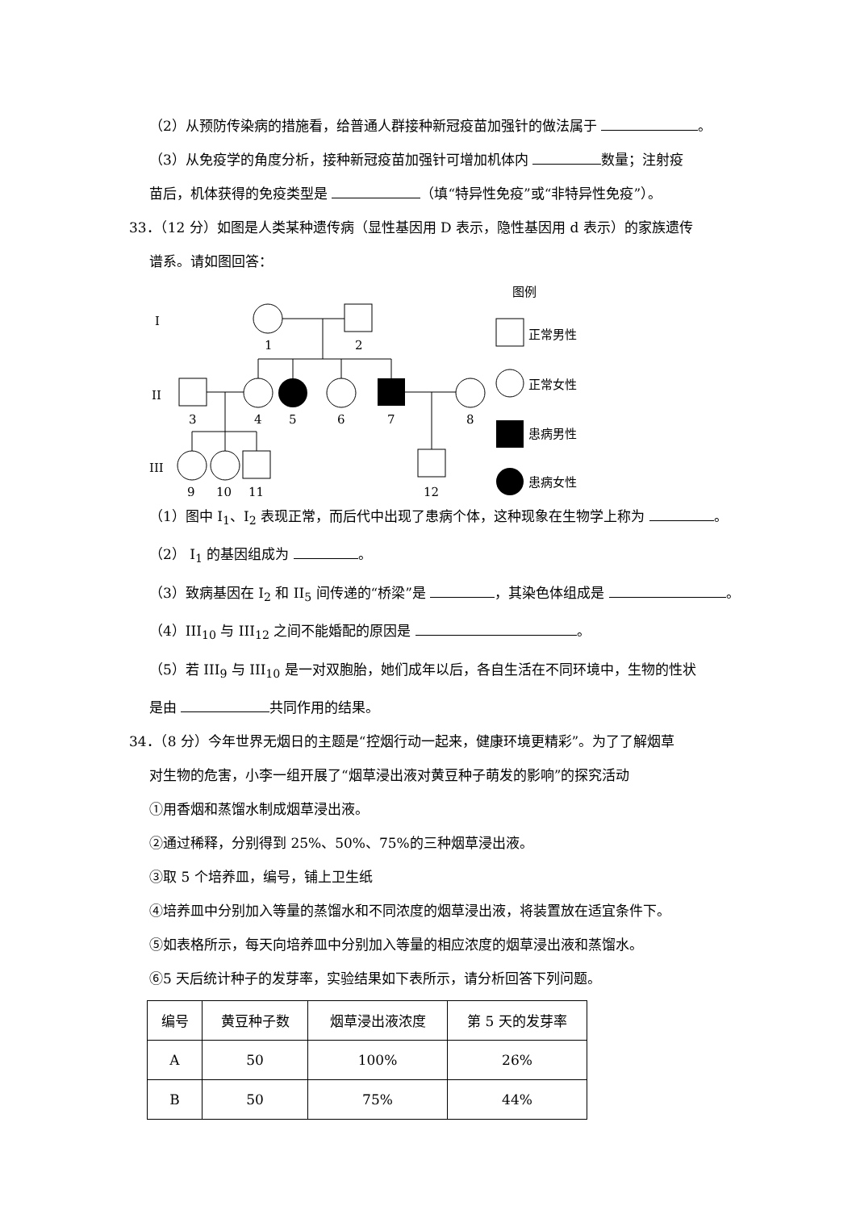（2）从预防传染病的措施看，给普通人群接种新冠疫苗加强针的做法属于 。
（3）从免疫学的角度分析，接种新冠疫苗加强针可增加机体内 数量；注射疫
苗后，机体获得的免疫类型是 （填“特异性免疫”或“非特异性免疫”）。
33．（12 分）如图是人类某种遗传病（显性基因用 D 表示，隐性基因用 d 表示）的家族遗传
谱系。请如图回答：
I
II
III
1
2
3
4
5
6
7
8
9
10
11
12
图例
正常男性
正常女性
患病男性
患病女性
（1）图中 I<sub>1</sub>、I<sub>2</sub> 表现正常，而后代中出现了患病个体，这种现象在生物学上称为 。
（2） I<sub>1</sub> 的基因组成为 。
（3）致病基因在 I<sub>2</sub> 和 II<sub>5</sub> 间传递的“桥梁”是 ，其染色体组成是 。
（4）III<sub>10</sub> 与 III<sub>12</sub> 之间不能婚配的原因是 。
（5）若 III<sub>9</sub> 与 III<sub>10</sub> 是一对双胞胎，她们成年以后，各自生活在不同环境中，生物的性状
是由 共同作用的结果。
34．（8 分）今年世界无烟日的主题是“控烟行动一起来，健康环境更精彩”。为了了解烟草
对生物的危害，小李一组开展了“烟草浸出液对黄豆种子萌发的影响”的探究活动
①用香烟和蒸馏水制成烟草浸出液。
②通过稀释，分别得到 25%、50%、75%的三种烟草浸出液。
③取 5 个培养皿，编号，铺上卫生纸
④培养皿中分别加入等量的蒸馏水和不同浓度的烟草浸出液，将装置放在适宜条件下。
⑤如表格所示，每天向培养皿中分别加入等量的相应浓度的烟草浸出液和蒸馏水。
⑥5 天后统计种子的发芽率，实验结果如下表所示，请分析回答下列问题。
| 编号 | 黄豆种子数 | 烟草浸出液浓度 | 第 5 天的发芽率 |
| A | 50 | 100% | 26% |
| B | 50 | 75% | 44% |